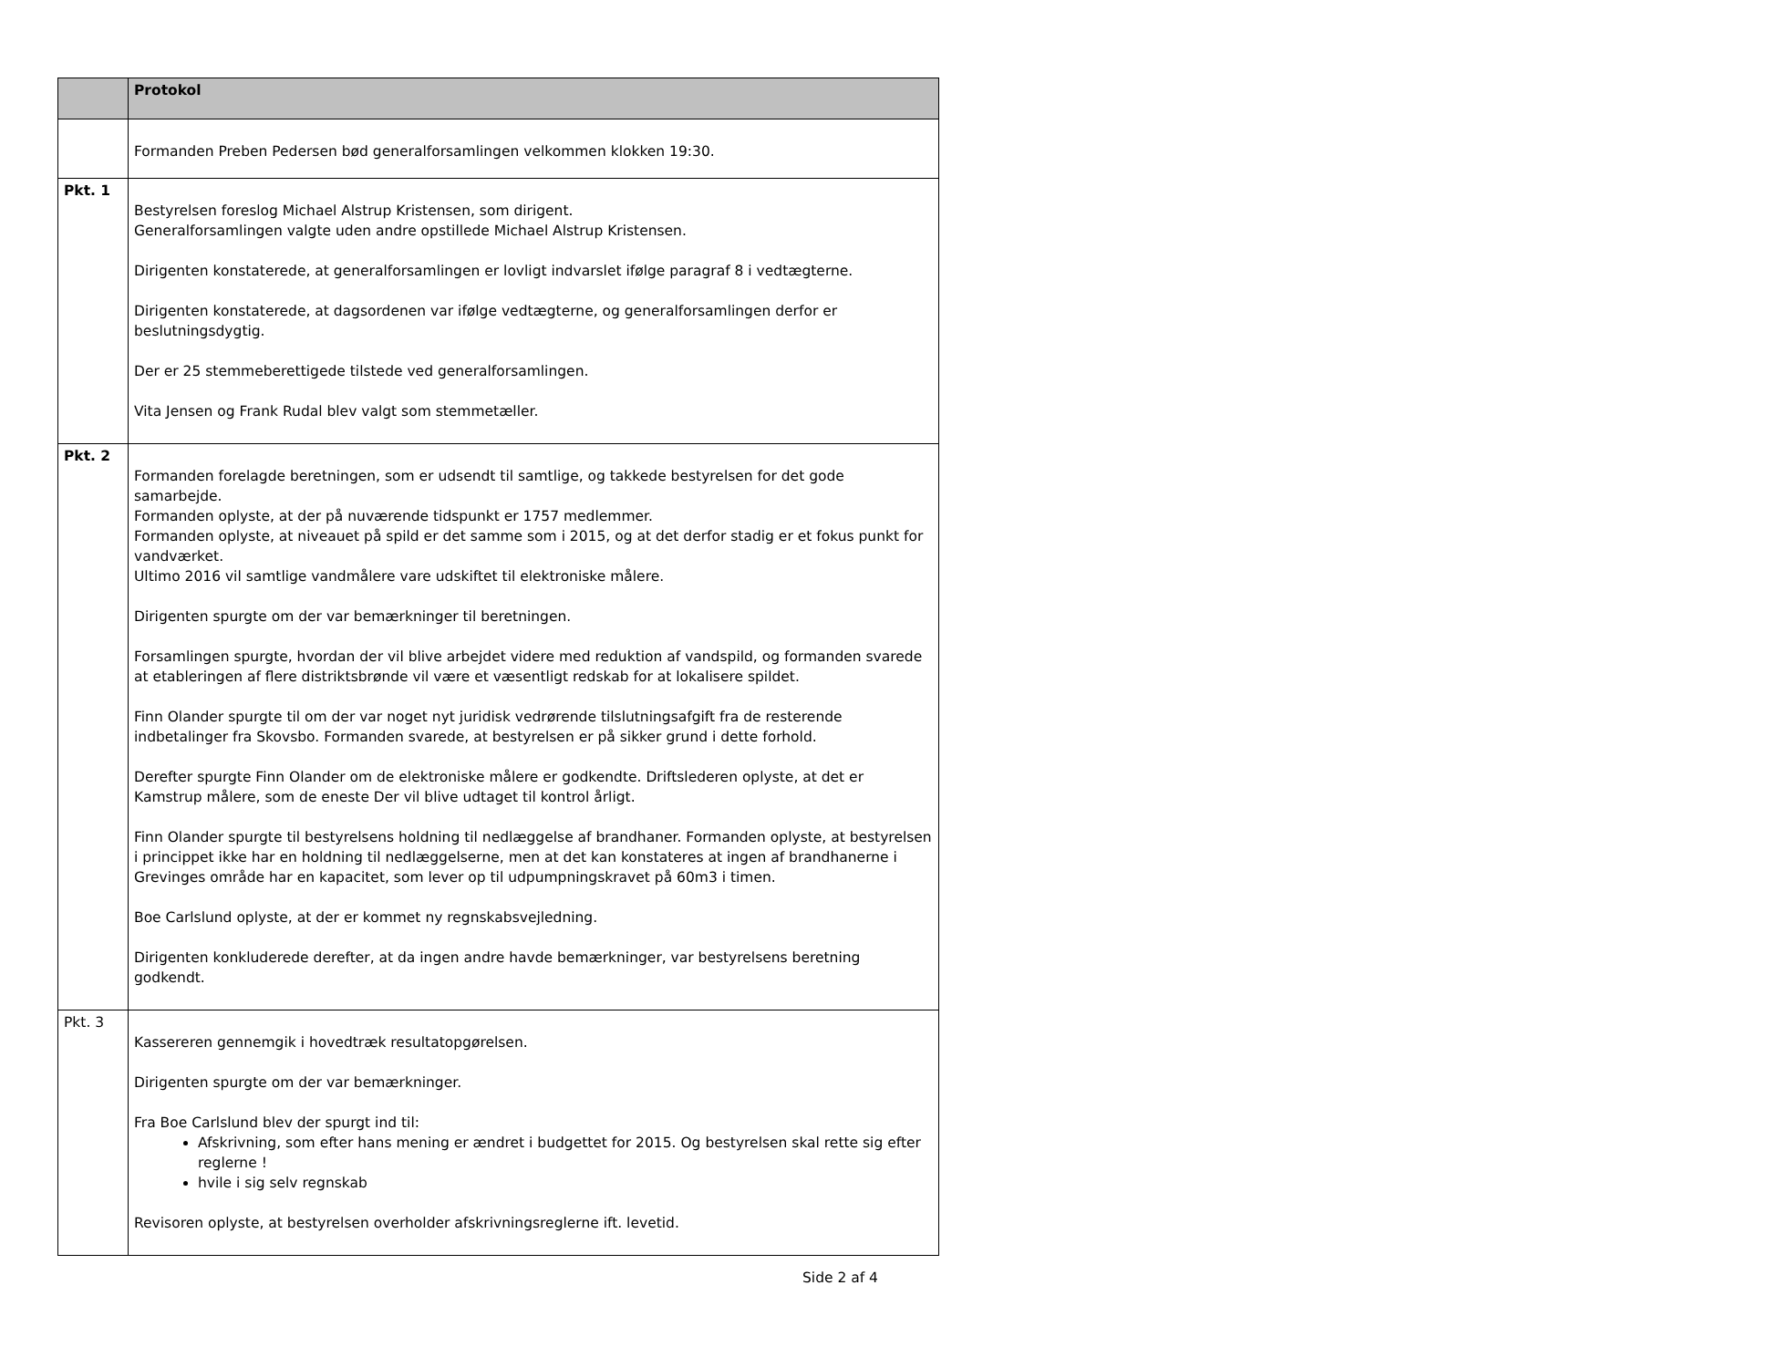| | Protokol |
| --- | --- |
| | Formanden Preben Pedersen bød generalforsamlingen velkommen klokken 19:30. |
| Pkt. 1 | Bestyrelsen foreslog Michael Alstrup Kristensen, som dirigent. Generalforsamlingen valgte uden andre opstillede Michael Alstrup Kristensen. Dirigenten konstaterede, at generalforsamlingen er lovligt indvarslet ifølge paragraf 8 i vedtægterne. Dirigenten konstaterede, at dagsordenen var ifølge vedtægterne, og generalforsamlingen derfor er beslutningsdygtig. Der er 25 stemmeberettigede tilstede ved generalforsamlingen. Vita Jensen og Frank Rudal blev valgt som stemmetæller. |
| Pkt. 2 | Formanden forelagde beretningen, som er udsendt til samtlige, og takkede bestyrelsen for det gode samarbejde. Formanden oplyste, at der på nuværende tidspunkt er 1757 medlemmer. Formanden oplyste, at niveauet på spild er det samme som i 2015, og at det derfor stadig er et fokus punkt for vandværket. Ultimo 2016 vil samtlige vandmålere vare udskiftet til elektroniske målere. Dirigenten spurgte om der var bemærkninger til beretningen. Forsamlingen spurgte, hvordan der vil blive arbejdet videre med reduktion af vandspild, og formanden svarede at etableringen af flere distriktsbrønde vil være et væsentligt redskab for at lokalisere spildet. Finn Olander spurgte til om der var noget nyt juridisk vedrørende tilslutningsafgift fra de resterende indbetalinger fra Skovsbo. Formanden svarede, at bestyrelsen er på sikker grund i dette forhold. Derefter spurgte Finn Olander om de elektroniske målere er godkendte. Driftslederen oplyste, at det er Kamstrup målere, som de eneste Der vil blive udtaget til kontrol årligt. Finn Olander spurgte til bestyrelsens holdning til nedlæggelse af brandhaner. Formanden oplyste, at bestyrelsen i princippet ikke har en holdning til nedlæggelserne, men at det kan konstateres at ingen af brandhanerne i Grevinges område har en kapacitet, som lever op til udpumpningskravet på 60m3 i timen. Boe Carlslund oplyste, at der er kommet ny regnskabsvejledning. Dirigenten konkluderede derefter, at da ingen andre havde bemærkninger, var bestyrelsens beretning godkendt. |
| Pkt. 3 | Kassereren gennemgik i hovedtræk resultatopgørelsen. Dirigenten spurgte om der var bemærkninger. Fra Boe Carlslund blev der spurgt ind til: Afskrivning, som efter hans mening er ændret i budgettet for 2015. Og bestyrelsen skal rette sig efter reglerne ! hvile i sig selv regnskab Revisoren oplyste, at bestyrelsen overholder afskrivningsreglerne ift. levetid. |
Side 2 af 4